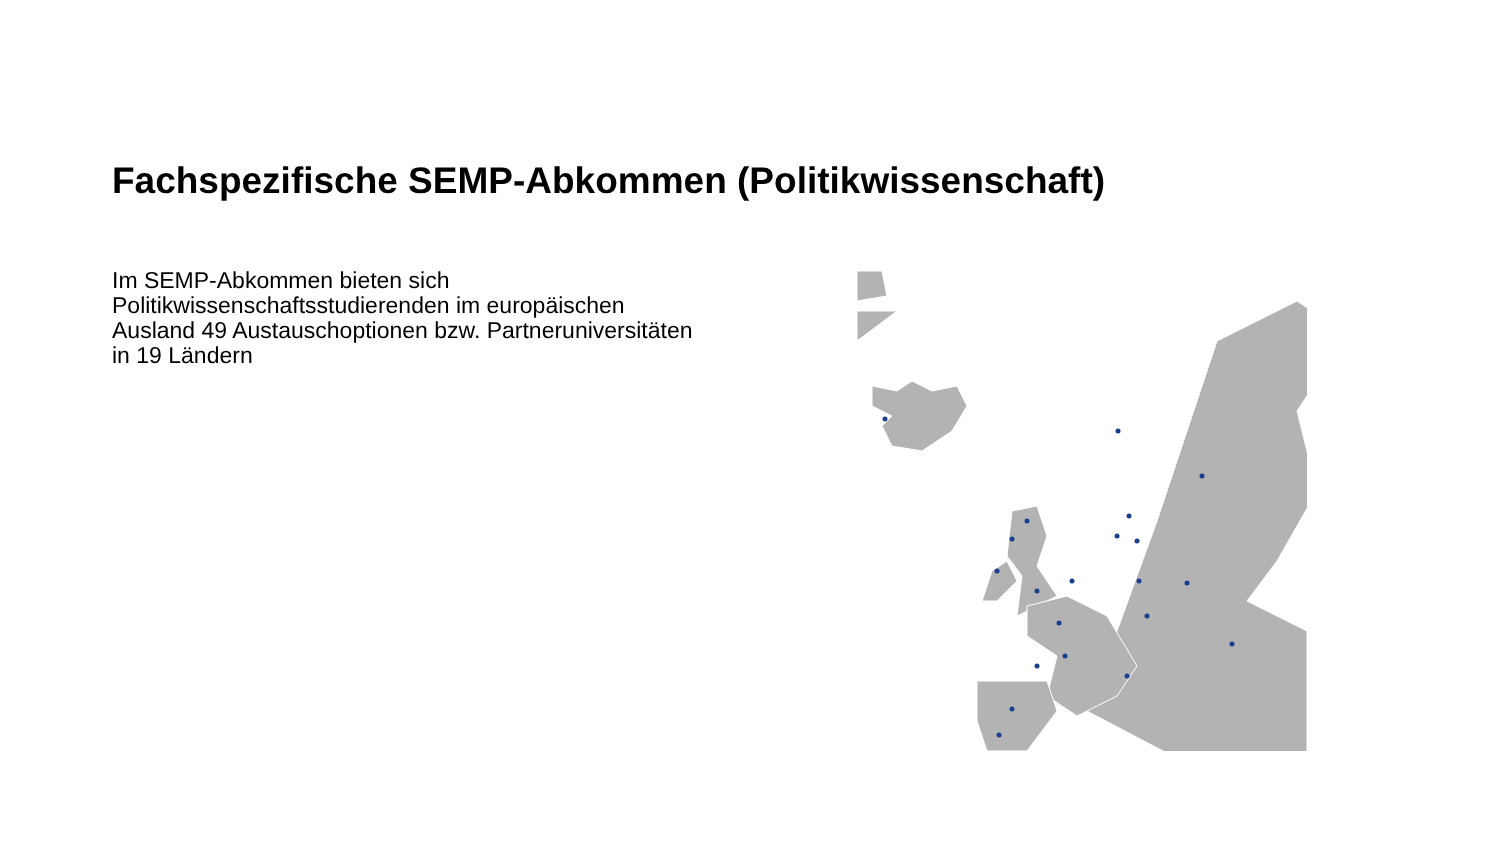Fachspezifische SEMP-Abkommen (Politikwissenschaft)
Im SEMP-Abkommen bieten sich Politikwissenschaftsstudierenden im europäischen Ausland 49 Austauschoptionen bzw. Partneruniversitäten in 19 Ländern